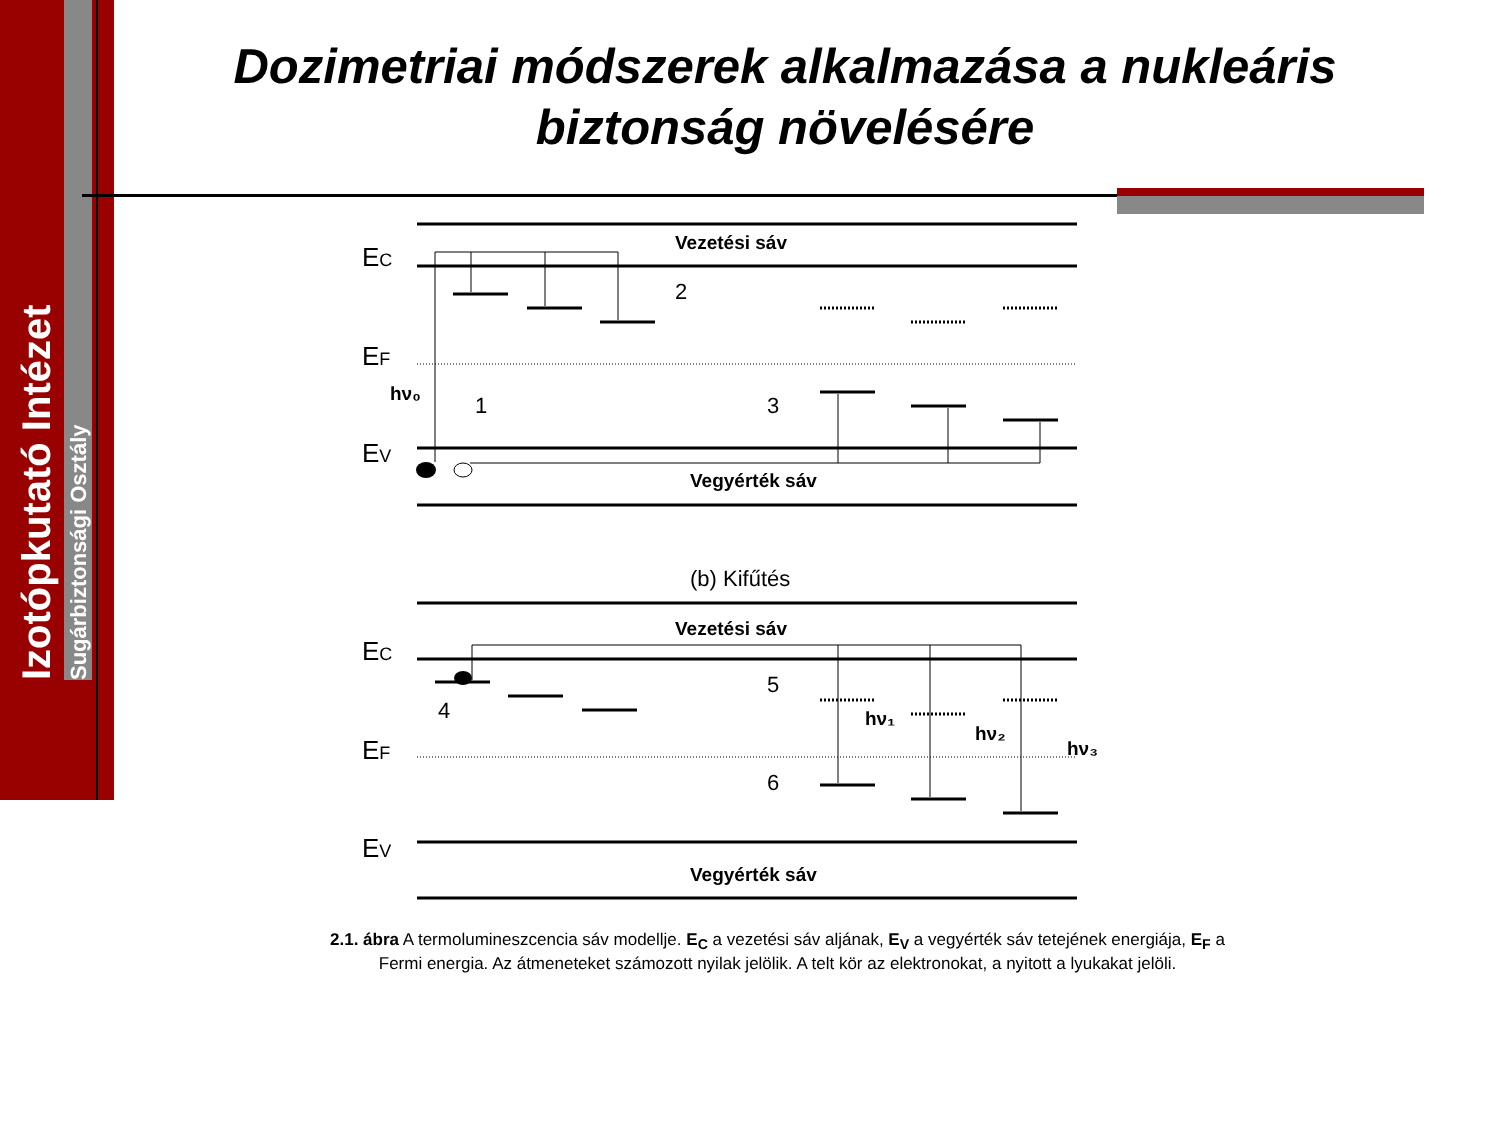Izotópkutató Intézet
Sugárbiztonsági Osztály
Dozimetriai módszerek alkalmazása a nukleáris biztonság növelésére
EC
EF
EV
EC
EF
EV
Vezetési sáv
Vegyérték sáv
Vezetési sáv
Vegyérték sáv
(b) Kifűtés
hν₀
1
2
3
4
5
6
hν₁
hν₂
hν₃
2.1. ábra A termolumineszcencia sáv modellje. E<sub>C</sub> a vezetési sáv aljának, E<sub>V</sub> a vegyérték sáv tetejének energiája, E<sub>F</sub> a Fermi energia. Az átmeneteket számozott nyilak jelölik. A telt kör az elektronokat, a nyitott a lyukakat jelöli.